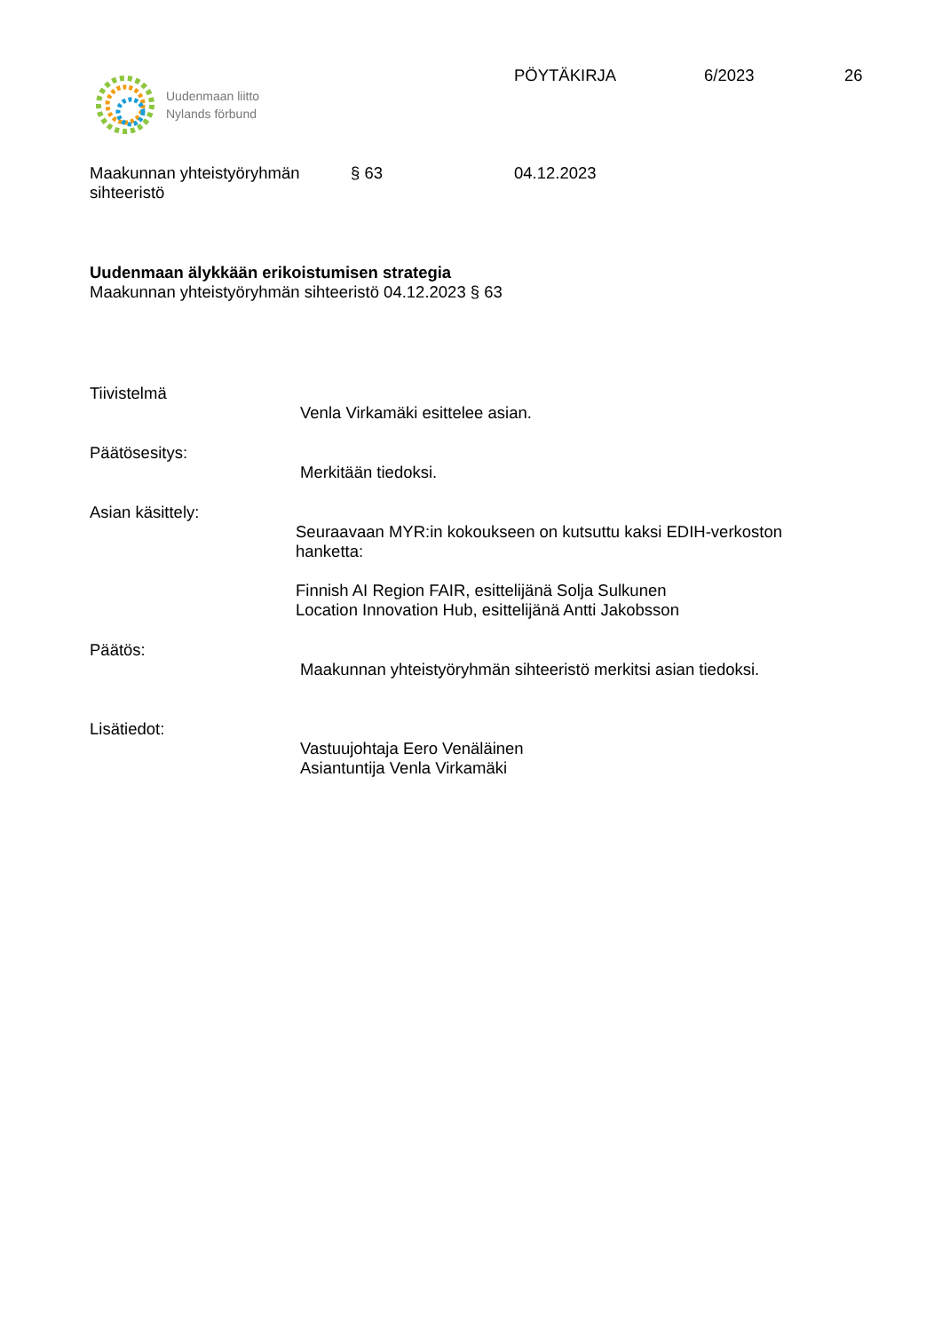Uudenmaan liitto
Nylands förbund
PÖYTÄKIRJA 6/2023 26
Maakunnan yhteistyöryhmän
sihteeristö
§ 63 04.12.2023
Uudenmaan älykkään erikoistumisen strategia
Maakunnan yhteistyöryhmän sihteeristö 04.12.2023 § 63
Tiivistelmä
Venla Virkamäki esittelee asian.
Päätösesitys:
Merkitään tiedoksi.
Asian käsittely:
Seuraavaan MYR:in kokoukseen on kutsuttu kaksi EDIH-verkoston
hanketta:
Finnish AI Region FAIR, esittelijänä Solja Sulkunen
Location Innovation Hub, esittelijänä Antti Jakobsson
Päätös:
Maakunnan yhteistyöryhmän sihteeristö merkitsi asian tiedoksi.
Lisätiedot:
Vastuujohtaja Eero Venäläinen
Asiantuntija Venla Virkamäki